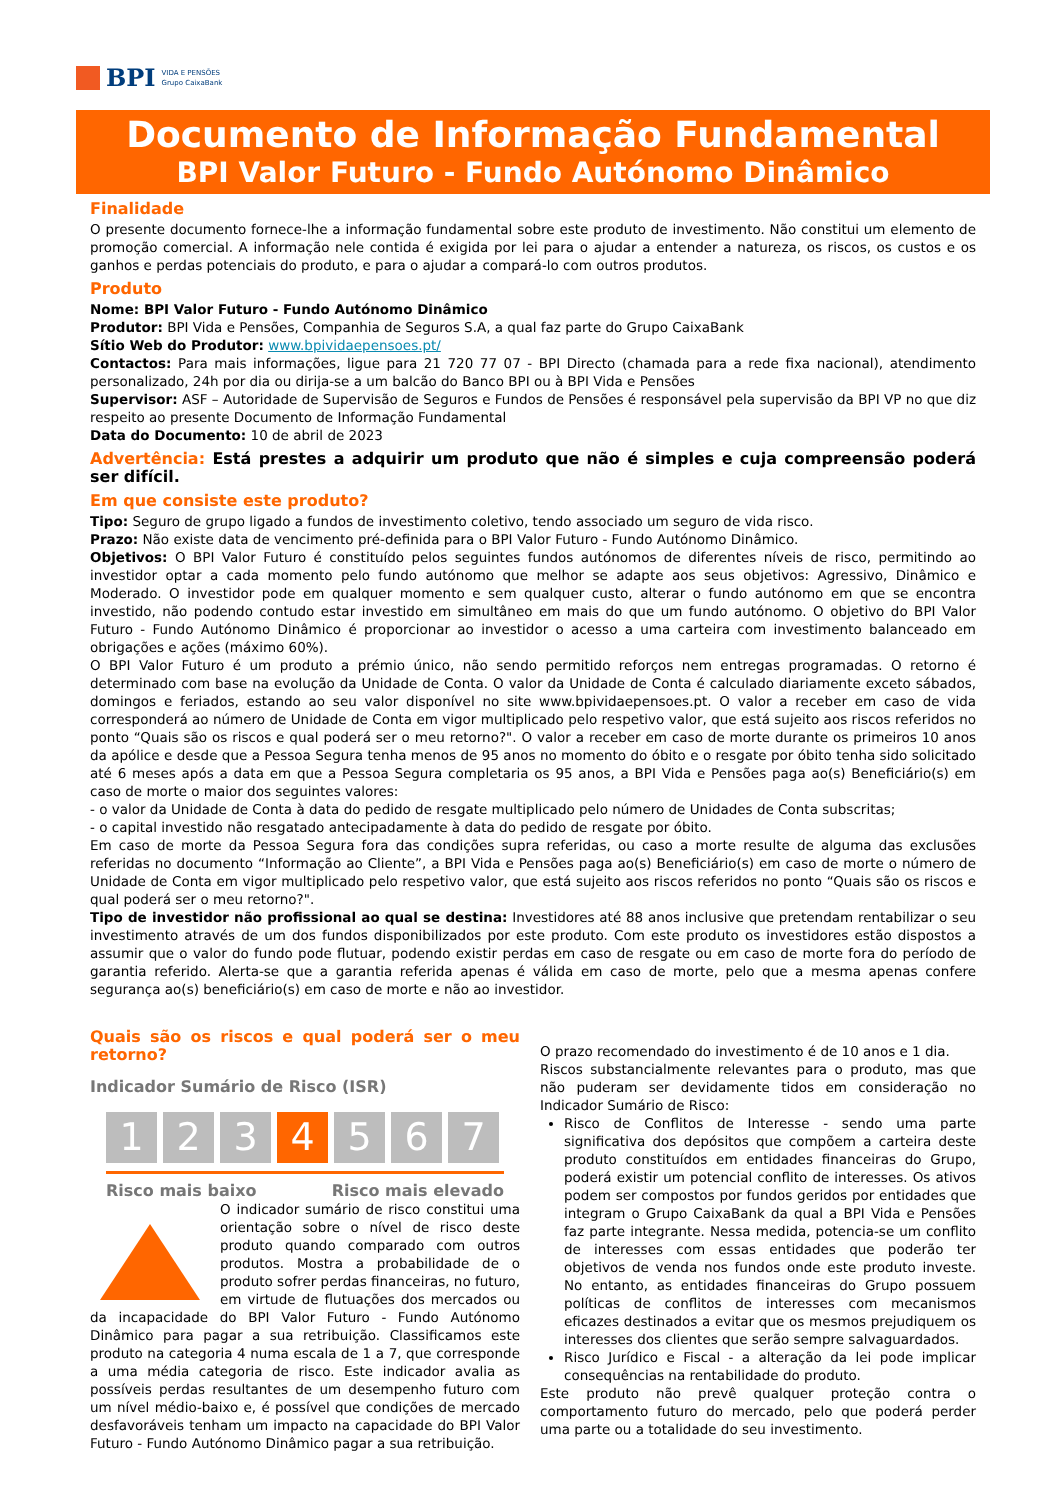BPI VIDA E PENSÕES
Grupo CaixaBank
Documento de Informação Fundamental
BPI Valor Futuro - Fundo Autónomo Dinâmico
Finalidade
O presente documento fornece-lhe a informação fundamental sobre este produto de investimento. Não constitui um elemento de promoção comercial. A informação nele contida é exigida por lei para o ajudar a entender a natureza, os riscos, os custos e os ganhos e perdas potenciais do produto, e para o ajudar a compará-lo com outros produtos.
Produto
Nome: BPI Valor Futuro - Fundo Autónomo Dinâmico
Produtor: BPI Vida e Pensões, Companhia de Seguros S.A, a qual faz parte do Grupo CaixaBank
Sítio Web do Produtor: www.bpividaepensoes.pt/
Contactos: Para mais informações, ligue para 21 720 77 07 - BPI Directo (chamada para a rede fixa nacional), atendimento personalizado, 24h por dia ou dirija-se a um balcão do Banco BPI ou à BPI Vida e Pensões
Supervisor: ASF – Autoridade de Supervisão de Seguros e Fundos de Pensões é responsável pela supervisão da BPI VP no que diz respeito ao presente Documento de Informação Fundamental
Data do Documento: 10 de abril de 2023
Advertência: Está prestes a adquirir um produto que não é simples e cuja compreensão poderá ser difícil.
Em que consiste este produto?
Tipo: Seguro de grupo ligado a fundos de investimento coletivo, tendo associado um seguro de vida risco.
Prazo: Não existe data de vencimento pré-definida para o BPI Valor Futuro - Fundo Autónomo Dinâmico.
Objetivos: O BPI Valor Futuro é constituído pelos seguintes fundos autónomos de diferentes níveis de risco, permitindo ao investidor optar a cada momento pelo fundo autónomo que melhor se adapte aos seus objetivos: Agressivo, Dinâmico e Moderado. O investidor pode em qualquer momento e sem qualquer custo, alterar o fundo autónomo em que se encontra investido, não podendo contudo estar investido em simultâneo em mais do que um fundo autónomo. O objetivo do BPI Valor Futuro - Fundo Autónomo Dinâmico é proporcionar ao investidor o acesso a uma carteira com investimento balanceado em obrigações e ações (máximo 60%).
O BPI Valor Futuro é um produto a prémio único, não sendo permitido reforços nem entregas programadas. O retorno é determinado com base na evolução da Unidade de Conta. O valor da Unidade de Conta é calculado diariamente exceto sábados, domingos e feriados, estando ao seu valor disponível no site www.bpividaepensoes.pt. O valor a receber em caso de vida corresponderá ao número de Unidade de Conta em vigor multiplicado pelo respetivo valor, que está sujeito aos riscos referidos no ponto “Quais são os riscos e qual poderá ser o meu retorno?". O valor a receber em caso de morte durante os primeiros 10 anos da apólice e desde que a Pessoa Segura tenha menos de 95 anos no momento do óbito e o resgate por óbito tenha sido solicitado até 6 meses após a data em que a Pessoa Segura completaria os 95 anos, a BPI Vida e Pensões paga ao(s) Beneficiário(s) em caso de morte o maior dos seguintes valores:
- o valor da Unidade de Conta à data do pedido de resgate multiplicado pelo número de Unidades de Conta subscritas;
- o capital investido não resgatado antecipadamente à data do pedido de resgate por óbito.
Em caso de morte da Pessoa Segura fora das condições supra referidas, ou caso a morte resulte de alguma das exclusões referidas no documento “Informação ao Cliente”, a BPI Vida e Pensões paga ao(s) Beneficiário(s) em caso de morte o número de Unidade de Conta em vigor multiplicado pelo respetivo valor, que está sujeito aos riscos referidos no ponto “Quais são os riscos e qual poderá ser o meu retorno?".
Tipo de investidor não profissional ao qual se destina: Investidores até 88 anos inclusive que pretendam rentabilizar o seu investimento através de um dos fundos disponibilizados por este produto. Com este produto os investidores estão dispostos a assumir que o valor do fundo pode flutuar, podendo existir perdas em caso de resgate ou em caso de morte fora do período de garantia referido. Alerta-se que a garantia referida apenas é válida em caso de morte, pelo que a mesma apenas confere segurança ao(s) beneficiário(s) em caso de morte e não ao investidor.
Quais são os riscos e qual poderá ser o meu retorno?
Indicador Sumário de Risco (ISR)
1 2 3 4 5 6 7
Risco mais baixo Risco mais elevado
O indicador sumário de risco constitui uma orientação sobre o nível de risco deste produto quando comparado com outros produtos. Mostra a probabilidade de o produto sofrer perdas financeiras, no futuro, em virtude de flutuações dos mercados ou da incapacidade do BPI Valor Futuro - Fundo Autónomo Dinâmico para pagar a sua retribuição. Classificamos este produto na categoria 4 numa escala de 1 a 7, que corresponde a uma média categoria de risco. Este indicador avalia as possíveis perdas resultantes de um desempenho futuro com um nível médio-baixo e, é possível que condições de mercado desfavoráveis tenham um impacto na capacidade do BPI Valor Futuro - Fundo Autónomo Dinâmico pagar a sua retribuição.
O prazo recomendado do investimento é de 10 anos e 1 dia.
Riscos substancialmente relevantes para o produto, mas que não puderam ser devidamente tidos em consideração no Indicador Sumário de Risco:
Risco de Conflitos de Interesse - sendo uma parte significativa dos depósitos que compõem a carteira deste produto constituídos em entidades financeiras do Grupo, poderá existir um potencial conflito de interesses. Os ativos podem ser compostos por fundos geridos por entidades que integram o Grupo CaixaBank da qual a BPI Vida e Pensões faz parte integrante. Nessa medida, potencia-se um conflito de interesses com essas entidades que poderão ter objetivos de venda nos fundos onde este produto investe. No entanto, as entidades financeiras do Grupo possuem políticas de conflitos de interesses com mecanismos eficazes destinados a evitar que os mesmos prejudiquem os interesses dos clientes que serão sempre salvaguardados.
Risco Jurídico e Fiscal - a alteração da lei pode implicar consequências na rentabilidade do produto.
Este produto não prevê qualquer proteção contra o comportamento futuro do mercado, pelo que poderá perder uma parte ou a totalidade do seu investimento.